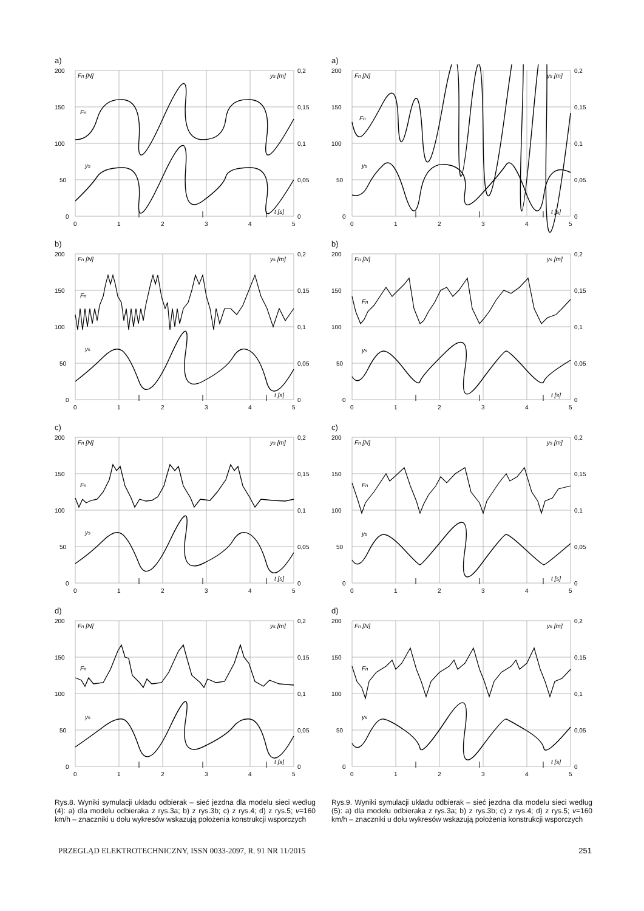a)
200
150
100
50
0
0,2
0,15
0,1
0,05
0
0
1
2
3
4
5
Fn [N]
ys [m]
Fn
ys
t [s]
b)
200
150
100
50
0
0,2
0,15
0,1
0,05
0
0
1
2
3
4
5
Fn [N]
ys [m]
Fn
ys
t [s]
c)
200
150
100
50
0
0,2
0,15
0,1
0,05
0
0
1
2
3
4
5
Fn [N]
ys [m]
Fn
ys
t [s]
d)
200
150
100
50
0
0,2
0,15
0,1
0,05
0
0
1
2
3
4
5
Fn [N]
ys [m]
Fn
ys
t [s]
Rys.8. Wyniki symulacji układu odbierak – sieć jezdna dla modelu sieci według (4): a) dla modelu odbieraka z rys.3a; b) z rys.3b; c) z rys.4; d) z rys.5; v=160 km/h – znaczniki u dołu wykresów wskazują położenia konstrukcji wsporczych
a)
200
150
100
50
0
0,2
0,15
0,1
0,05
0
0
1
2
3
4
5
Fn [N]
ys [m]
Fn
ys
t [s]
b)
200
150
100
50
0
0,2
0,15
0,1
0,05
0
0
1
2
3
4
5
Fn [N]
ys [m]
Fn
ys
t [s]
c)
200
150
100
50
0
0,2
0,15
0,1
0,05
0
0
1
2
3
4
5
Fn [N]
ys [m]
Fn
ys
t [s]
d)
200
150
100
50
0
0,2
0,15
0,1
0,05
0
0
1
2
3
4
5
Fn [N]
ys [m]
Fn
ys
t [s]
Rys.9. Wyniki symulacji układu odbierak – sieć jezdna dla modelu sieci według (5): a) dla modelu odbieraka z rys.3a; b) z rys.3b; c) z rys.4; d) z rys.5; v=160 km/h – znaczniki u dołu wykresów wskazują położenia konstrukcji wsporczych
PRZEGLĄD ELEKTROTECHNICZNY, ISSN 0033-2097, R. 91 NR 11/2015 251